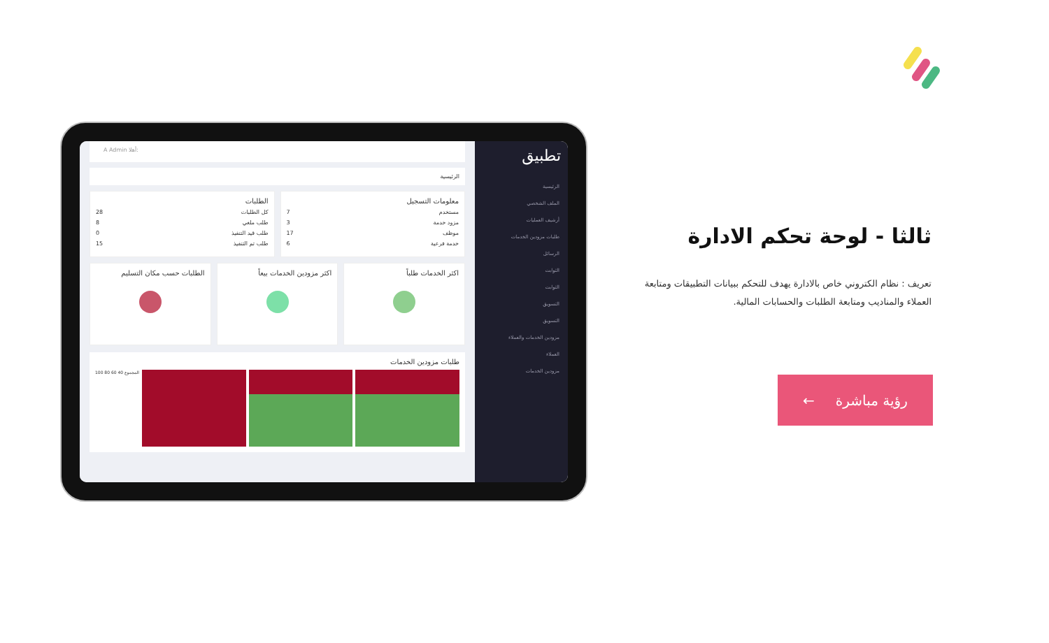تطبيق
الرئيسية
الملف الشخصي
أرشيف العمليات
طلبات مزودين الخدمات
الرسائل
الثوابت
الثوابت
التسويق
التسويق
مزودين الخدمات والعملاء
العملاء
مزودين الخدمات
A Admin أهلا:
الرئيسية
معلومات التسجيل
مستخدم 7
مزود خدمة 3
موظف 17
خدمة فرعية 6
الطلبات
كل الطلبات 28
طلب ملغي 8
طلب قيد التنفيذ 0
طلب تم التنفيذ 15
اكثر الخدمات طلباً
اكثر مزودين الخدمات بيعاً الطلبات حسب مكان التسليم
طلبات مزودين الخدمات
100 80 60 40 المجموع
ثالثا - لوحة تحكم الادارة
تعريف : نظام الكتروني خاص بالادارة يهدف للتحكم ببيانات التطبيقات ومتابعة العملاء والمناديب ومتابعة الطلبات والحسابات المالية.
رؤية مباشرة ←